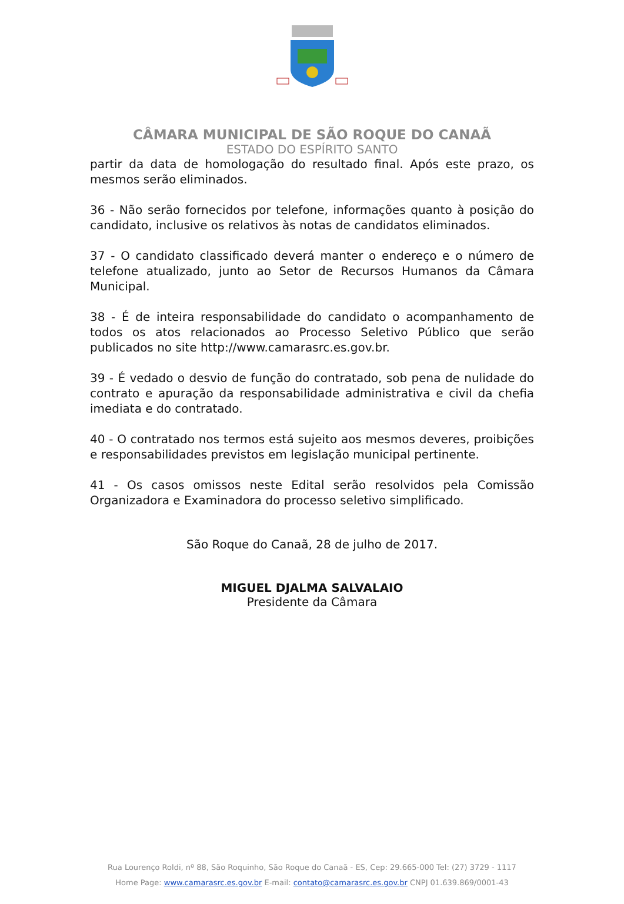CÂMARA MUNICIPAL DE SÃO ROQUE DO CANAÃ
ESTADO DO ESPÍRITO SANTO
partir da data de homologação do resultado final. Após este prazo, os mesmos serão eliminados.
36 - Não serão fornecidos por telefone, informações quanto à posição do candidato, inclusive os relativos às notas de candidatos eliminados.
37 - O candidato classificado deverá manter o endereço e o número de telefone atualizado, junto ao Setor de Recursos Humanos da Câmara Municipal.
38 - É de inteira responsabilidade do candidato o acompanhamento de todos os atos relacionados ao Processo Seletivo Público que serão publicados no site http://www.camarasrc.es.gov.br.
39 - É vedado o desvio de função do contratado, sob pena de nulidade do contrato e apuração da responsabilidade administrativa e civil da chefia imediata e do contratado.
40 - O contratado nos termos está sujeito aos mesmos deveres, proibições e responsabilidades previstos em legislação municipal pertinente.
41 - Os casos omissos neste Edital serão resolvidos pela Comissão Organizadora e Examinadora do processo seletivo simplificado.
São Roque do Canaã, 28 de julho de 2017.
MIGUEL DJALMA SALVALAIO
Presidente da Câmara
Rua Lourenço Roldi, nº 88, São Roquinho, São Roque do Canaã - ES, Cep: 29.665-000 Tel: (27) 3729 - 1117
Home Page: www.camarasrc.es.gov.br E-mail: contato@camarasrc.es.gov.br CNPJ 01.639.869/0001-43